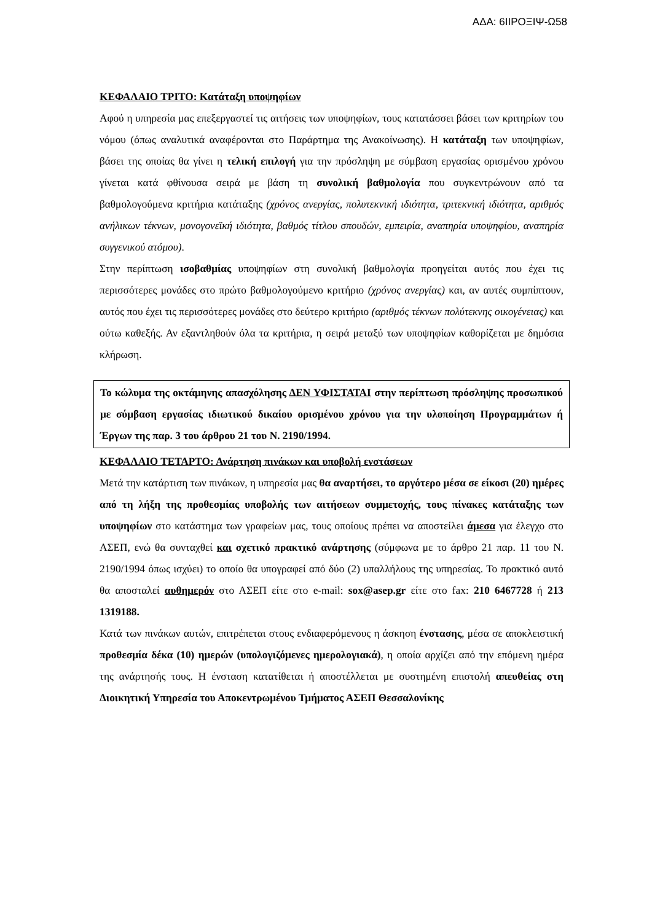ΑΔΑ: 6ΙΙΡΟΞΙΨ-Ω58
ΚΕΦΑΛΑΙΟ ΤΡΙΤΟ: Κατάταξη υποψηφίων
Αφού η υπηρεσία μας επεξεργαστεί τις αιτήσεις των υποψηφίων, τους κατατάσσει βάσει των κριτηρίων του νόμου (όπως αναλυτικά αναφέρονται στο Παράρτημα της Ανακοίνωσης). Η κατάταξη των υποψηφίων, βάσει της οποίας θα γίνει η τελική επιλογή για την πρόσληψη με σύμβαση εργασίας ορισμένου χρόνου γίνεται κατά φθίνουσα σειρά με βάση τη συνολική βαθμολογία που συγκεντρώνουν από τα βαθμολογούμενα κριτήρια κατάταξης (χρόνος ανεργίας, πολυτεκνική ιδιότητα, τριτεκνική ιδιότητα, αριθμός ανήλικων τέκνων, μονογονεϊκή ιδιότητα, βαθμός τίτλου σπουδών, εμπειρία, αναπηρία υποψηφίου, αναπηρία συγγενικού ατόμου).
Στην περίπτωση ισοβαθμίας υποψηφίων στη συνολική βαθμολογία προηγείται αυτός που έχει τις περισσότερες μονάδες στο πρώτο βαθμολογούμενο κριτήριο (χρόνος ανεργίας) και, αν αυτές συμπίπτουν, αυτός που έχει τις περισσότερες μονάδες στο δεύτερο κριτήριο (αριθμός τέκνων πολύτεκνης οικογένειας) και ούτω καθεξής. Αν εξαντληθούν όλα τα κριτήρια, η σειρά μεταξύ των υποψηφίων καθορίζεται με δημόσια κλήρωση.
Το κώλυμα της οκτάμηνης απασχόλησης ΔΕΝ ΥΦΙΣΤΑΤΑΙ στην περίπτωση πρόσληψης προσωπικού με σύμβαση εργασίας ιδιωτικού δικαίου ορισμένου χρόνου για την υλοποίηση Προγραμμάτων ή Έργων της παρ. 3 του άρθρου 21 του Ν. 2190/1994.
ΚΕΦΑΛΑΙΟ ΤΕΤΑΡΤΟ: Ανάρτηση πινάκων και υποβολή ενστάσεων
Μετά την κατάρτιση των πινάκων, η υπηρεσία μας θα αναρτήσει, το αργότερο μέσα σε είκοσι (20) ημέρες από τη λήξη της προθεσμίας υποβολής των αιτήσεων συμμετοχής, τους πίνακες κατάταξης των υποψηφίων στο κατάστημα των γραφείων μας, τους οποίους πρέπει να αποστείλει άμεσα για έλεγχο στο ΑΣΕΠ, ενώ θα συνταχθεί και σχετικό πρακτικό ανάρτησης (σύμφωνα με το άρθρο 21 παρ. 11 του Ν. 2190/1994 όπως ισχύει) το οποίο θα υπογραφεί από δύο (2) υπαλλήλους της υπηρεσίας. Το πρακτικό αυτό θα αποσταλεί αυθημερόν στο ΑΣΕΠ είτε στο e-mail: sox@asep.gr είτε στο fax: 210 6467728 ή 213 1319188.
Κατά των πινάκων αυτών, επιτρέπεται στους ενδιαφερόμενους η άσκηση ένστασης, μέσα σε αποκλειστική προθεσμία δέκα (10) ημερών (υπολογιζόμενες ημερολογιακά), η οποία αρχίζει από την επόμενη ημέρα της ανάρτησής τους. Η ένσταση κατατίθεται ή αποστέλλεται με συστημένη επιστολή απευθείας στη Διοικητική Υπηρεσία του Αποκεντρωμένου Τμήματος ΑΣΕΠ Θεσσαλονίκης